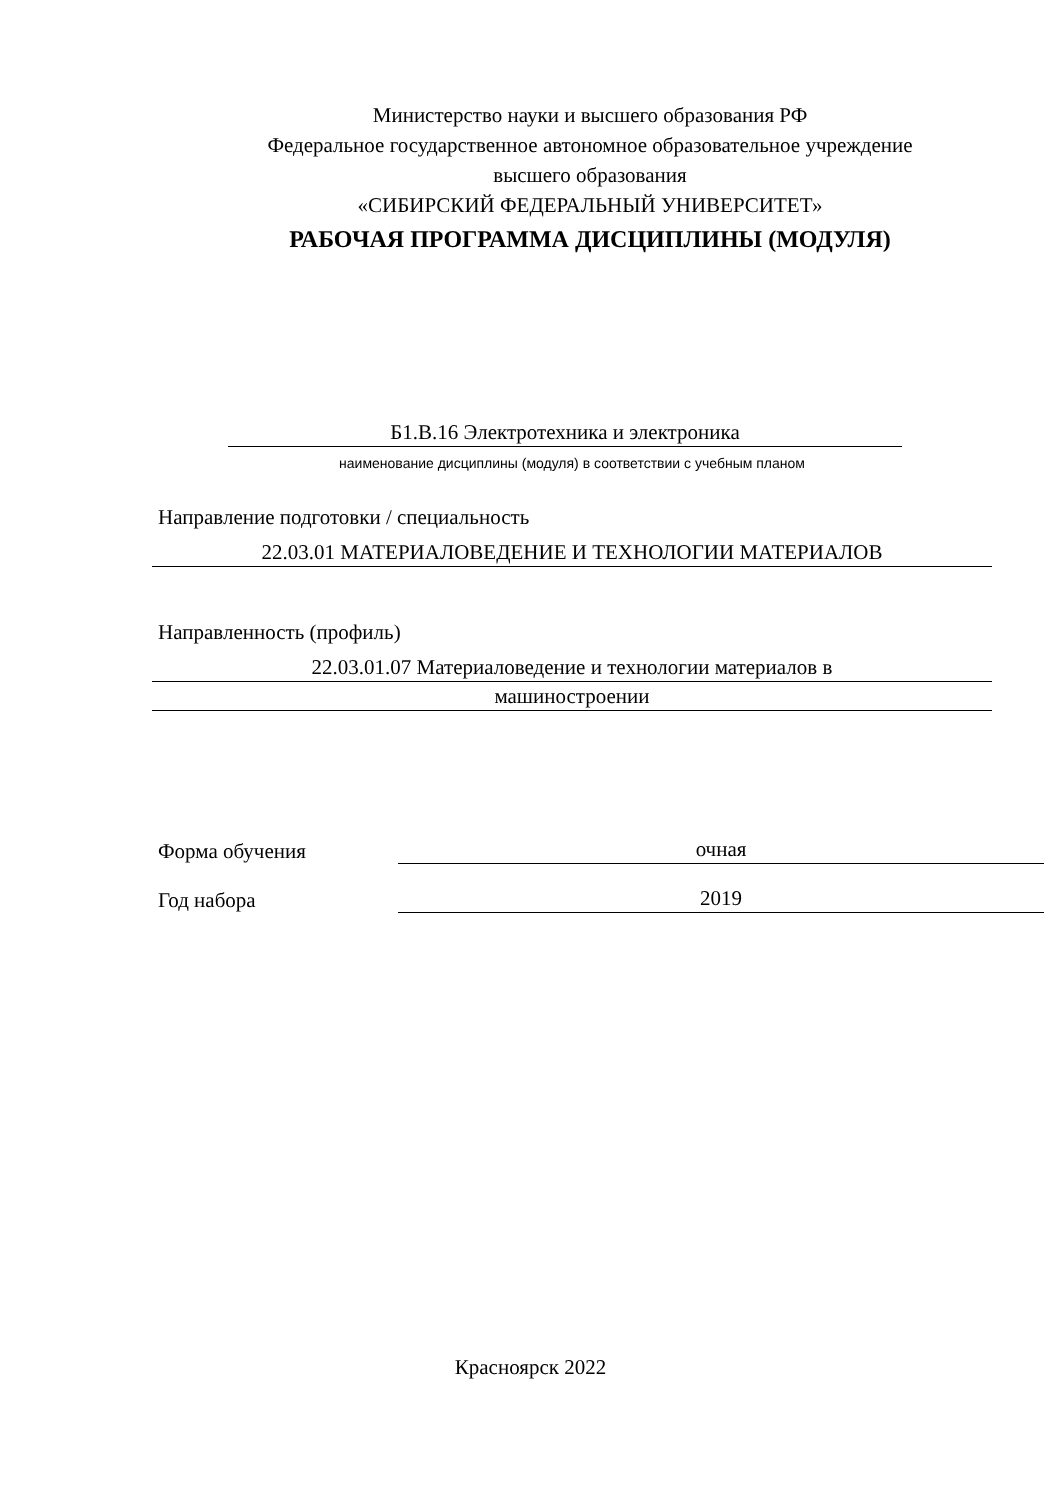Министерство науки и высшего образования РФ
Федеральное государственное автономное образовательное учреждение
высшего образования
«СИБИРСКИЙ ФЕДЕРАЛЬНЫЙ УНИВЕРСИТЕТ»
РАБОЧАЯ ПРОГРАММА ДИСЦИПЛИНЫ (МОДУЛЯ)
Б1.В.16 Электротехника и электроника
наименование дисциплины (модуля) в соответствии с учебным планом
Направление подготовки / специальность
22.03.01 МАТЕРИАЛОВЕДЕНИЕ И ТЕХНОЛОГИИ МАТЕРИАЛОВ
Направленность (профиль)
22.03.01.07 Материаловедение и технологии материалов в
машиностроении
Форма обучения
очная
Год набора
2019
Красноярск 2022